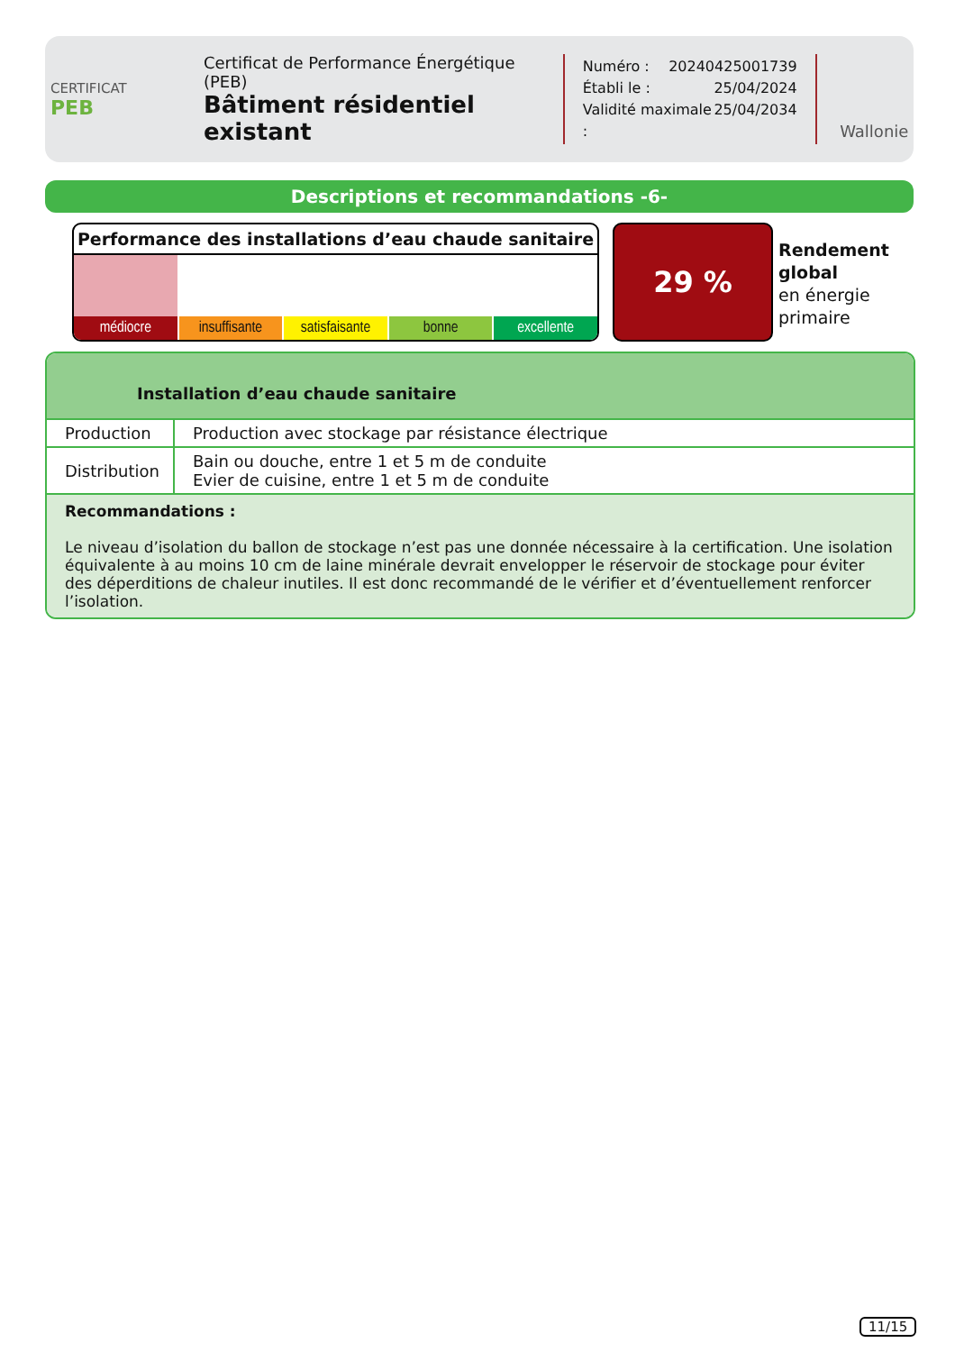CERTIFICAT
PEB
Certificat de Performance Énergétique (PEB)
Bâtiment résidentiel existant
Numéro : 20240425001739
Établi le : 25/04/2024
Validité maximale : 25/04/2034
Wallonie
Descriptions et recommandations -6-
Performance des installations d’eau chaude sanitaire
médiocre insuffisante satisfaisante bonne excellente
29 %
Rendement
global
en énergie
primaire
Installation d’eau chaude sanitaire
| Production | Production avec stockage par résistance électrique |
| Distribution | Bain ou douche, entre 1 et 5 m de conduite Evier de cuisine, entre 1 et 5 m de conduite |
Recommandations :
Le niveau d’isolation du ballon de stockage n’est pas une donnée nécessaire à la certification. Une isolation équivalente à au moins 10 cm de laine minérale devrait envelopper le réservoir de stockage pour éviter des déperditions de chaleur inutiles. Il est donc recommandé de le vérifier et d’éventuellement renforcer l’isolation.
11/15